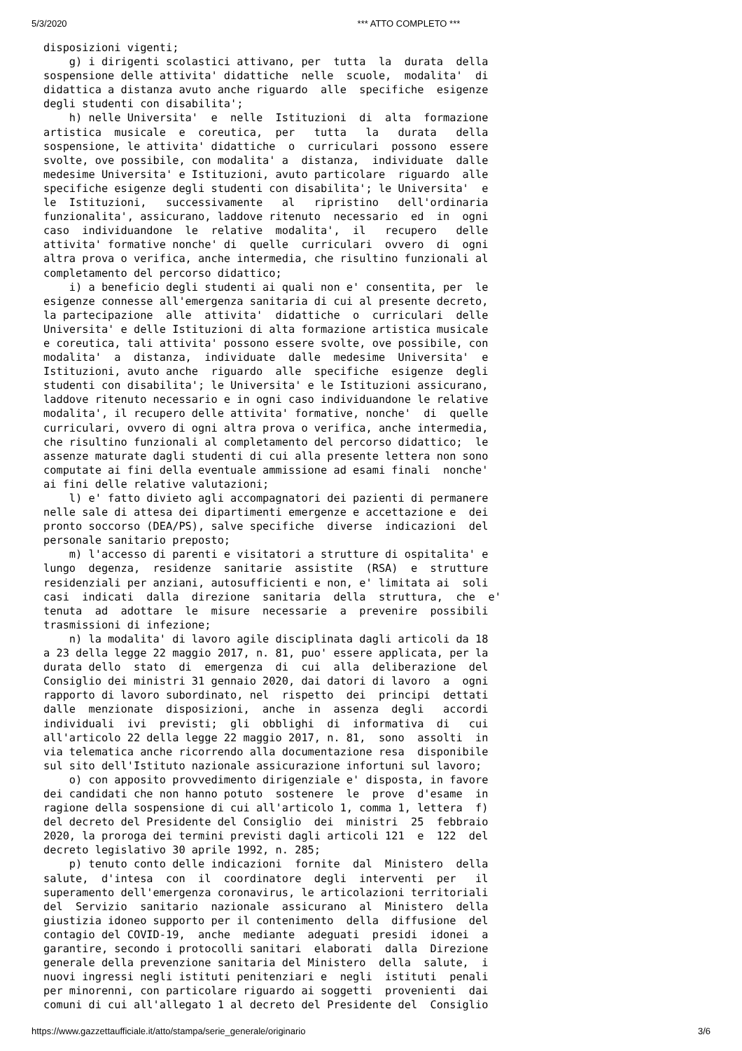5/3/2020 *** ATTO COMPLETO ***
disposizioni vigenti;
    g) i dirigenti scolastici attivano, per  tutta  la  durata  della
sospensione delle attivita' didattiche  nelle  scuole,  modalita'  di
didattica a distanza avuto anche riguardo  alle  specifiche  esigenze
degli studenti con disabilita';
    h) nelle Universita'  e  nelle  Istituzioni  di  alta  formazione
artistica  musicale  e  coreutica,  per   tutta   la   durata   della
sospensione, le attivita' didattiche  o  curriculari  possono  essere
svolte, ove possibile, con modalita' a  distanza,  individuate  dalle
medesime Universita' e Istituzioni, avuto particolare  riguardo  alle
specifiche esigenze degli studenti con disabilita'; le Universita'  e
le  Istituzioni,   successivamente   al   ripristino   dell'ordinaria
funzionalita', assicurano, laddove ritenuto  necessario  ed  in  ogni
caso  individuandone  le  relative  modalita',  il   recupero   delle
attivita' formative nonche' di  quelle  curriculari  ovvero  di  ogni
altra prova o verifica, anche intermedia, che risultino funzionali al
completamento del percorso didattico;
    i) a beneficio degli studenti ai quali non e' consentita, per  le
esigenze connesse all'emergenza sanitaria di cui al presente decreto,
la partecipazione  alle  attivita'  didattiche  o  curriculari  delle
Universita' e delle Istituzioni di alta formazione artistica musicale
e coreutica, tali attivita' possono essere svolte, ove possibile, con
modalita'  a  distanza,  individuate  dalle  medesime  Universita'  e
Istituzioni, avuto anche  riguardo  alle  specifiche  esigenze  degli
studenti con disabilita'; le Universita' e le Istituzioni assicurano,
laddove ritenuto necessario e in ogni caso individuandone le relative
modalita', il recupero delle attivita' formative, nonche'  di  quelle
curriculari, ovvero di ogni altra prova o verifica, anche intermedia,
che risultino funzionali al completamento del percorso didattico;  le
assenze maturate dagli studenti di cui alla presente lettera non sono
computate ai fini della eventuale ammissione ad esami finali  nonche'
ai fini delle relative valutazioni;
    l) e' fatto divieto agli accompagnatori dei pazienti di permanere
nelle sale di attesa dei dipartimenti emergenze e accettazione e  dei
pronto soccorso (DEA/PS), salve specifiche  diverse  indicazioni  del
personale sanitario preposto;
    m) l'accesso di parenti e visitatori a strutture di ospitalita' e
lungo  degenza,  residenze  sanitarie  assistite  (RSA)  e  strutture
residenziali per anziani, autosufficienti e non, e' limitata ai  soli
casi  indicati  dalla  direzione  sanitaria  della  struttura,  che  e'
tenuta  ad  adottare  le  misure  necessarie  a  prevenire  possibili
trasmissioni di infezione;
    n) la modalita' di lavoro agile disciplinata dagli articoli da 18
a 23 della legge 22 maggio 2017, n. 81, puo' essere applicata, per la
durata dello  stato  di  emergenza  di  cui  alla  deliberazione  del
Consiglio dei ministri 31 gennaio 2020, dai datori di lavoro  a  ogni
rapporto di lavoro subordinato, nel  rispetto  dei  principi  dettati
dalle  menzionate  disposizioni,  anche  in  assenza  degli   accordi
individuali  ivi  previsti;  gli  obblighi  di  informativa  di   cui
all'articolo 22 della legge 22 maggio 2017, n. 81,  sono  assolti  in
via telematica anche ricorrendo alla documentazione resa  disponibile
sul sito dell'Istituto nazionale assicurazione infortuni sul lavoro;
    o) con apposito provvedimento dirigenziale e' disposta, in favore
dei candidati che non hanno potuto  sostenere  le  prove  d'esame  in
ragione della sospensione di cui all'articolo 1, comma 1, lettera  f)
del decreto del Presidente del Consiglio  dei  ministri  25  febbraio
2020, la proroga dei termini previsti dagli articoli 121  e  122  del
decreto legislativo 30 aprile 1992, n. 285;
    p) tenuto conto delle indicazioni  fornite  dal  Ministero  della
salute,  d'intesa  con  il  coordinatore  degli  interventi  per   il
superamento dell'emergenza coronavirus, le articolazioni territoriali
del  Servizio  sanitario  nazionale  assicurano  al  Ministero  della
giustizia idoneo supporto per il contenimento  della  diffusione  del
contagio del COVID-19,  anche  mediante  adeguati  presidi  idonei  a
garantire, secondo i protocolli sanitari  elaborati  dalla  Direzione
generale della prevenzione sanitaria del Ministero  della  salute,  i
nuovi ingressi negli istituti penitenziari e  negli  istituti  penali
per minorenni, con particolare riguardo ai soggetti  provenienti  dai
comuni di cui all'allegato 1 al decreto del Presidente del  Consiglio
https://www.gazzettaufficiale.it/atto/stampa/serie_generale/originario 3/6